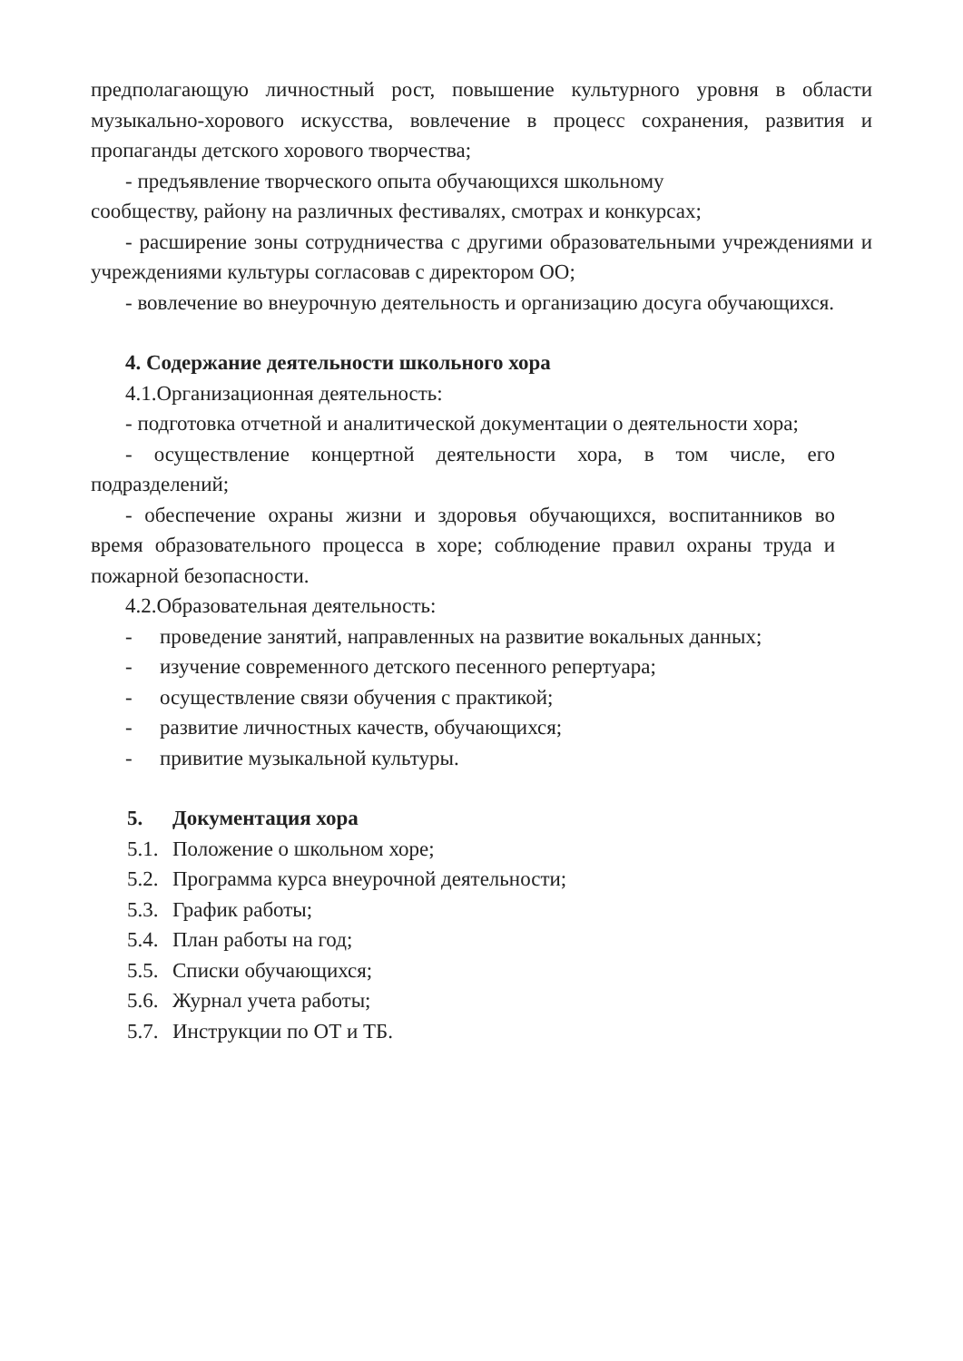предполагающую личностный рост, повышение культурного уровня в области музыкально-хорового искусства, вовлечение в процесс сохранения, развития и пропаганды детского хорового творчества;
- предъявление творческого опыта обучающихся школьному
сообществу, району на различных фестивалях, смотрах и конкурсах;
- расширение зоны сотрудничества с другими образовательными учреждениями и учреждениями культуры согласовав с директором ОО;
- вовлечение во внеурочную деятельность и организацию досуга обучающихся.
4. Содержание деятельности школьного хора
4.1.Организационная деятельность:
- подготовка отчетной и аналитической документации о деятельности хора;
- осуществление концертной деятельности хора, в том числе, его подразделений;
- обеспечение охраны жизни и здоровья обучающихся, воспитанников во время образовательного процесса в хоре; соблюдение правил охраны труда и пожарной безопасности.
4.2.Образовательная деятельность:
- проведение занятий, направленных на развитие вокальных данных;
- изучение современного детского песенного репертуара;
- осуществление связи обучения с практикой;
- развитие личностных качеств, обучающихся;
- привитие музыкальной культуры.
5. Документация хора
5.1. Положение о школьном хоре;
5.2. Программа курса внеурочной деятельности;
5.3. График работы;
5.4. План работы на год;
5.5. Списки обучающихся;
5.6. Журнал учета работы;
5.7. Инструкции по ОТ и ТБ.